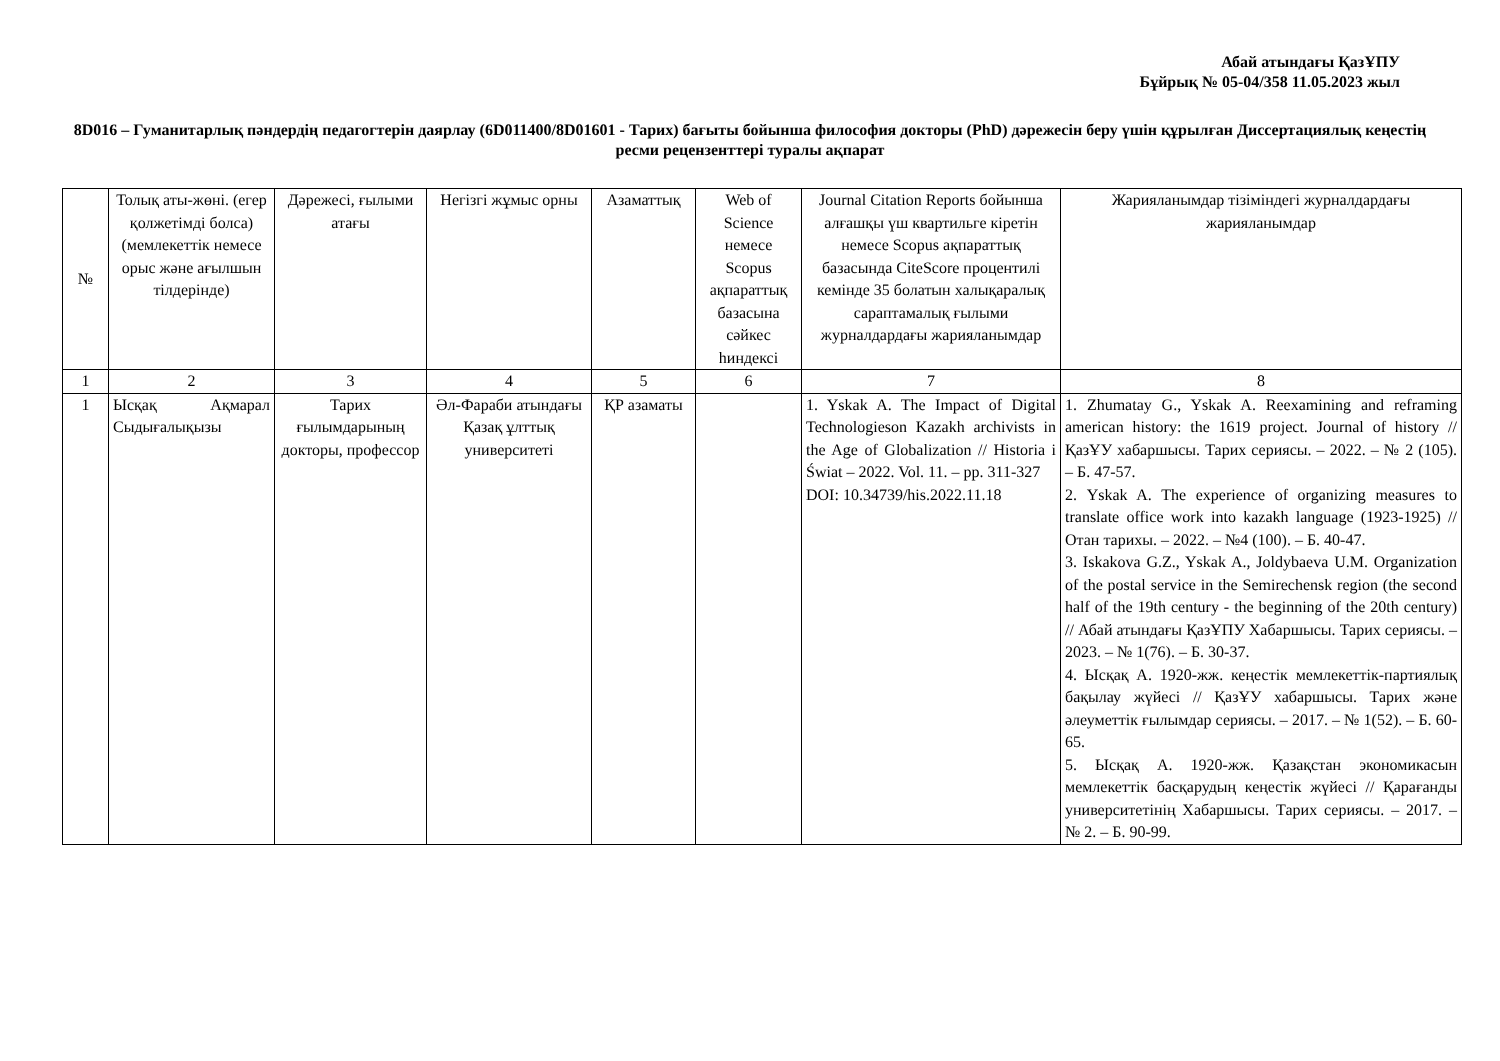Абай атындағы ҚазҰПУ
Бұйрық № 05-04/358 11.05.2023 жыл
8D016 – Гуманитарлық пәндердің педагогтерін даярлау (6D011400/8D01601 - Тарих) бағыты бойынша философия докторы (PhD) дәрежесін беру үшін құрылған Диссертациялық кеңестің ресми рецензенттері туралы ақпарат
| № | Толық аты-жөні. (егер қолжетімді болса) (мемлекеттік немесе орыс және ағылшын тілдерінде) | Дәрежесі, ғылыми атағы | Негізгі жұмыс орны | Азаматтық | Web of Science немесе Scopus ақпараттық базасына сәйкес hиндексі | Journal Citation Reports бойынша алғашқы үш квартильге кіретін немесе Scopus ақпараттық базасында CiteScore процентилі кемінде 35 болатын халықаралық сараптамалық ғылыми журналдардағы жарияланымдар | Жарияланымдар тізіміндегі журналдардағы жарияланымдар |
| --- | --- | --- | --- | --- | --- | --- | --- |
| 1 | 2 | 3 | 4 | 5 | 6 | 7 | 8 |
| 1 | Ысқақ Ақмарал Сыдығалықызы | Тарих ғылымдарының докторы, профессор | Әл-Фараби атындағы Қазақ ұлттық университеті | ҚР азаматы | | 1. Yskak A. The Impact of Digital Technologieson Kazakh archivists in the Age of Globalization // Historia i Świat – 2022. Vol. 11. – pp. 311-327 DOI: 10.34739/his.2022.11.18 | 1. Zhumatay G., Yskak A. Reexamining and reframing american history: the 1619 project. Journal of history // ҚазҰУ хабаршысы. Тарих сериясы. – 2022. – № 2 (105). – Б. 47-57. 2. Yskak A. The experience of organizing measures to translate office work into kazakh language (1923-1925) // Отан тарихы. – 2022. – №4 (100). – Б. 40-47. 3. Iskakova G.Z., Yskak A., Joldybaeva U.M. Organization of the postal service in the Semirechensk region (the second half of the 19th century - the beginning of the 20th century) // Абай атындағы ҚазҰПУ Хабаршысы. Тарих сериясы. – 2023. – № 1(76). – Б. 30-37. 4. Ысқақ А. 1920-жж. кеңестік мемлекеттік-партиялық бақылау жүйесі // ҚазҰУ хабаршысы. Тарих және әлеуметтік ғылымдар сериясы. – 2017. – № 1(52). – Б. 60-65. 5. Ысқақ А. 1920-жж. Қазақстан экономикасын мемлекеттік басқарудың кеңестік жүйесі // Қарағанды университетінің Хабаршысы. Тарих сериясы. – 2017. – № 2. – Б. 90-99. |